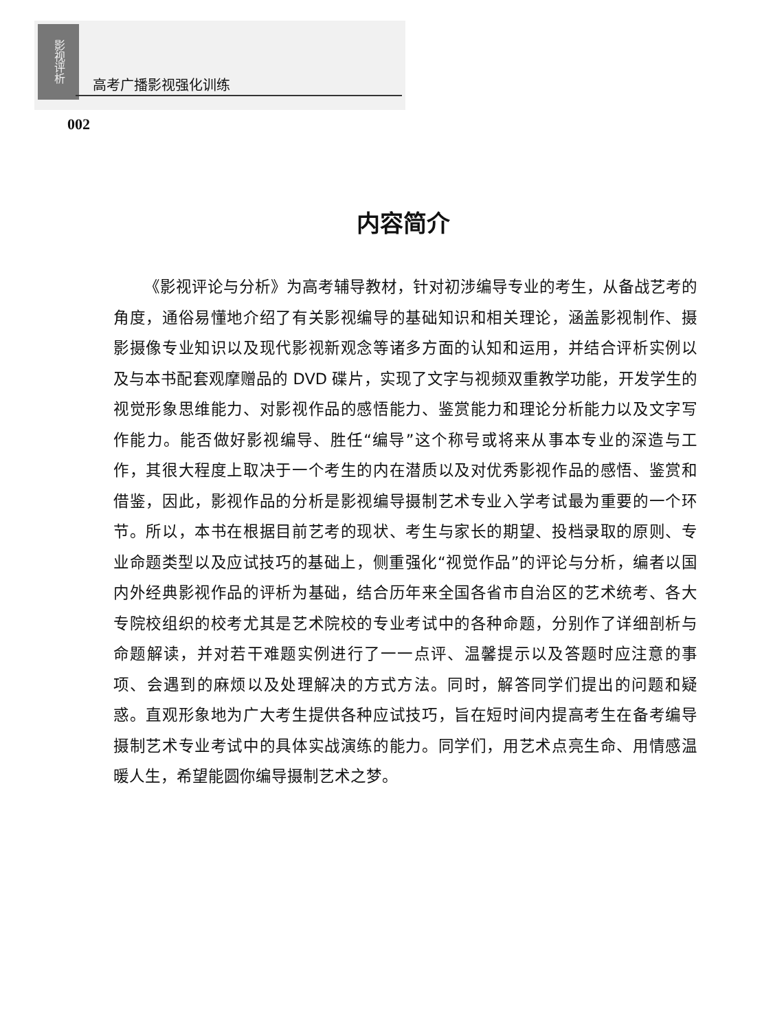影视评析
高考广播影视强化训练
002
内容简介
《影视评论与分析》为高考辅导教材，针对初涉编导专业的考生，从备战艺考的角度，通俗易懂地介绍了有关影视编导的基础知识和相关理论，涵盖影视制作、摄影摄像专业知识以及现代影视新观念等诸多方面的认知和运用，并结合评析实例以及与本书配套观摩赠品的 DVD 碟片，实现了文字与视频双重教学功能，开发学生的视觉形象思维能力、对影视作品的感悟能力、鉴赏能力和理论分析能力以及文字写作能力。能否做好影视编导、胜任“编导”这个称号或将来从事本专业的深造与工作，其很大程度上取决于一个考生的内在潜质以及对优秀影视作品的感悟、鉴赏和借鉴，因此，影视作品的分析是影视编导摄制艺术专业入学考试最为重要的一个环节。所以，本书在根据目前艺考的现状、考生与家长的期望、投档录取的原则、专业命题类型以及应试技巧的基础上，侧重强化“视觉作品”的评论与分析，编者以国内外经典影视作品的评析为基础，结合历年来全国各省市自治区的艺术统考、各大专院校组织的校考尤其是艺术院校的专业考试中的各种命题，分别作了详细剖析与命题解读，并对若干难题实例进行了一一点评、温馨提示以及答题时应注意的事项、会遇到的麻烦以及处理解决的方式方法。同时，解答同学们提出的问题和疑惑。直观形象地为广大考生提供各种应试技巧，旨在短时间内提高考生在备考编导摄制艺术专业考试中的具体实战演练的能力。同学们，用艺术点亮生命、用情感温暖人生，希望能圆你编导摄制艺术之梦。